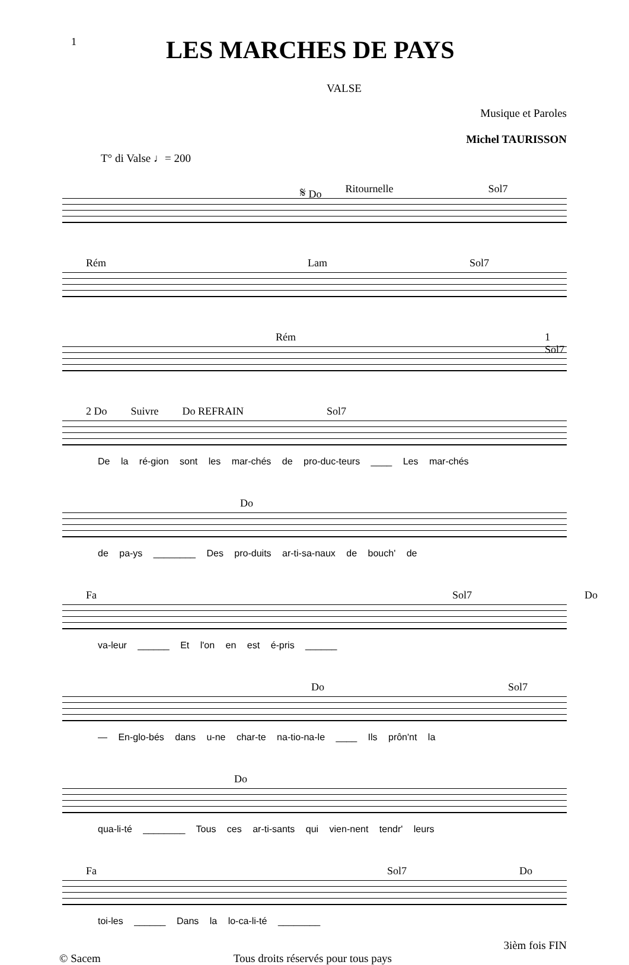1
LES MARCHES DE PAYS
VALSE
Musique et Paroles
Michel TAURISSON
T° di Valse ♩= 200
𝄋 Do Ritournelle Sol7
Rém Lam Sol7
Rém 1 Sol7
2 Do Suivre Do REFRAIN Sol7
De la ré-gion sont les mar-chés de pro-duc-teurs ____ Les mar-chés
Do
de pa-ys ________ Des pro-duits ar-ti-sa-naux de bouch' de
Fa Sol7 Do
va-leur ______ Et l'on en est é-pris ______
Do Sol7
— En-glo-bés dans u-ne char-te na-tio-na-le ____ Ils prôn'nt la
Do
qua-li-té ________ Tous ces ar-ti-sants qui vien-nent tendr' leurs
Fa Sol7 Do
toi-les ______ Dans la lo-ca-li-té ________
3ièm fois FIN
© Sacem Tous droits réservés pour tous pays